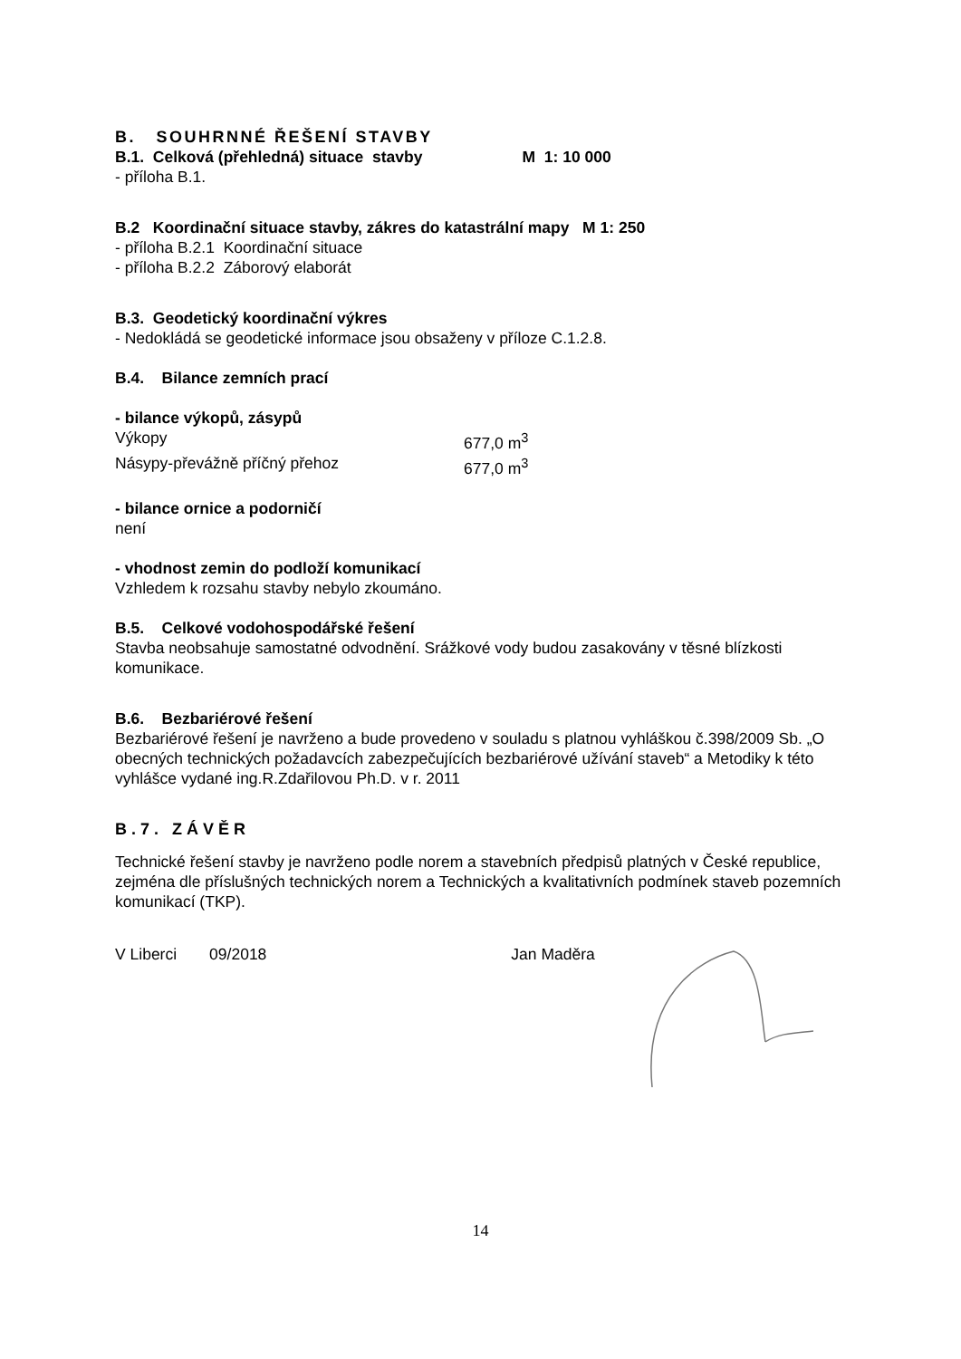B. SOUHRNNÉ ŘEŠENÍ STAVBY
B.1. Celková (přehledná) situace stavby M 1: 10 000
- příloha B.1.
B.2 Koordinační situace stavby, zákres do katastrální mapy M 1: 250
- příloha B.2.1 Koordinační situace
- příloha B.2.2 Záborový elaborát
B.3. Geodetický koordinační výkres
- Nedokládá se geodetické informace jsou obsaženy v příloze C.1.2.8.
B.4. Bilance zemních prací
- bilance výkopů, zásypů
Výkopy 677,0 m<sup>3</sup>
Násypy-převážně příčný přehoz 677,0 m<sup>3</sup>
- bilance ornice a podorničí
není
- vhodnost zemin do podloží komunikací
Vzhledem k rozsahu stavby nebylo zkoumáno.
B.5. Celkové vodohospodářské řešení
Stavba neobsahuje samostatné odvodnění. Srážkové vody budou zasakovány v těsné blízkosti komunikace.
B.6. Bezbariérové řešení
Bezbariérové řešení je navrženo a bude provedeno v souladu s platnou vyhláškou č.398/2009 Sb. „O obecných technických požadavcích zabezpečujících bezbariérové užívání staveb“ a Metodiky k této vyhlášce vydané ing.R.Zdařilovou Ph.D. v r. 2011
B.7. ZÁVĚR
Technické řešení stavby je navrženo podle norem a stavebních předpisů platných v České republice, zejména dle příslušných technických norem a Technických a kvalitativních podmínek staveb pozemních komunikací (TKP).
V Liberci 09/2018 Jan Maděra
14